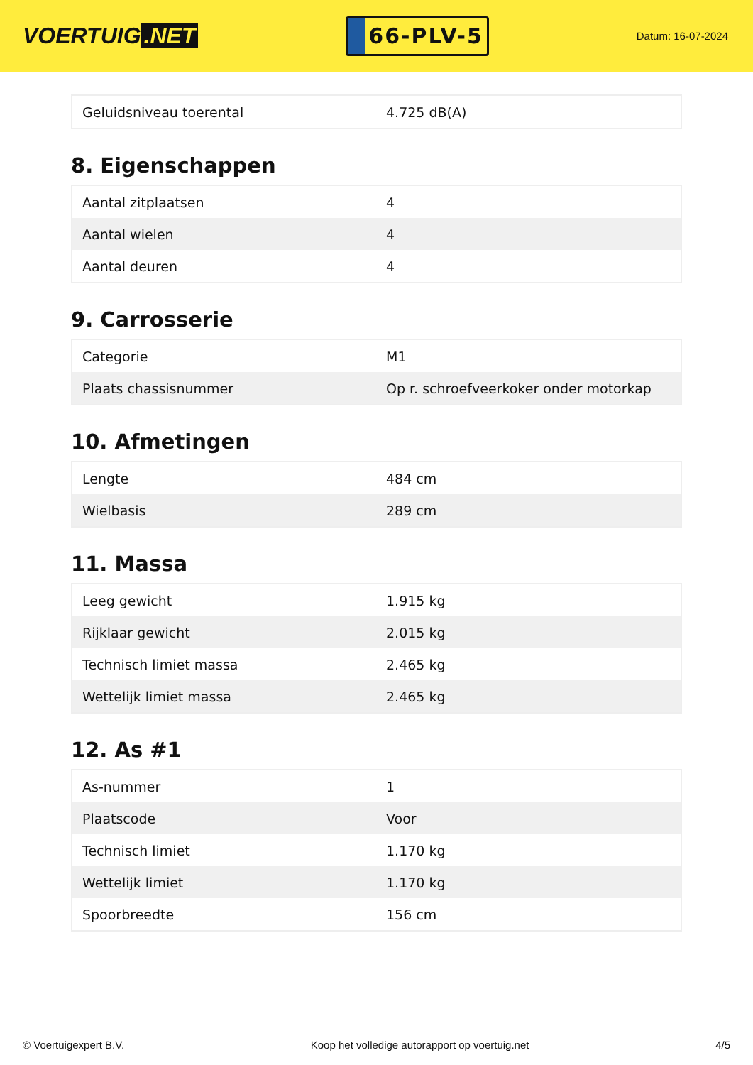VOERTUIG.NET
66-PLV-5
Datum: 16-07-2024
| Geluidsniveau toerental | 4.725 dB(A) |
8. Eigenschappen
| Aantal zitplaatsen | 4 |
| Aantal wielen | 4 |
| Aantal deuren | 4 |
9. Carrosserie
| Categorie | M1 |
| Plaats chassisnummer | Op r. schroefveerkoker onder motorkap |
10. Afmetingen
| Lengte | 484 cm |
| Wielbasis | 289 cm |
11. Massa
| Leeg gewicht | 1.915 kg |
| Rijklaar gewicht | 2.015 kg |
| Technisch limiet massa | 2.465 kg |
| Wettelijk limiet massa | 2.465 kg |
12. As #1
| As-nummer | 1 |
| Plaatscode | Voor |
| Technisch limiet | 1.170 kg |
| Wettelijk limiet | 1.170 kg |
| Spoorbreedte | 156 cm |
© Voertuigexpert B.V. Koop het volledige autorapport op voertuig.net 4/5